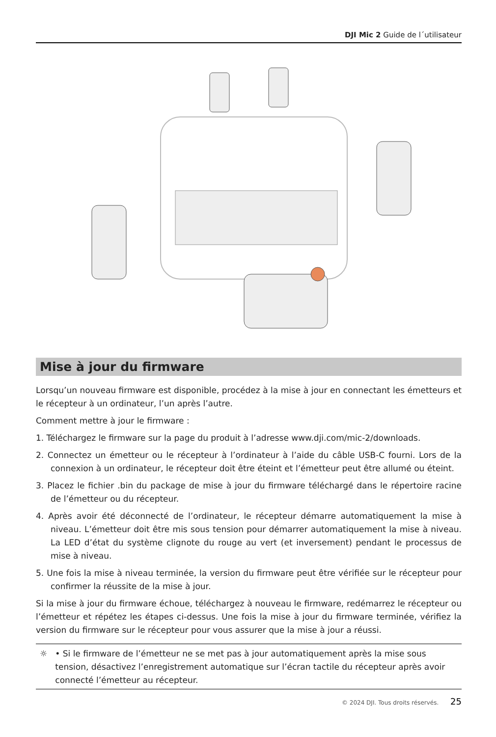DJI Mic 2 Guide de l´utilisateur
Mise à jour du firmware
Lorsqu’un nouveau firmware est disponible, procédez à la mise à jour en connectant les émetteurs et le récepteur à un ordinateur, l’un après l’autre.
Comment mettre à jour le firmware :
1. Téléchargez le firmware sur la page du produit à l’adresse www.dji.com/mic-2/downloads.
2. Connectez un émetteur ou le récepteur à l’ordinateur à l’aide du câble USB-C fourni. Lors de la connexion à un ordinateur, le récepteur doit être éteint et l’émetteur peut être allumé ou éteint.
3. Placez le fichier .bin du package de mise à jour du firmware téléchargé dans le répertoire racine de l’émetteur ou du récepteur.
4. Après avoir été déconnecté de l’ordinateur, le récepteur démarre automatiquement la mise à niveau. L’émetteur doit être mis sous tension pour démarrer automatiquement la mise à niveau. La LED d’état du système clignote du rouge au vert (et inversement) pendant le processus de mise à niveau.
5. Une fois la mise à niveau terminée, la version du firmware peut être vérifiée sur le récepteur pour confirmer la réussite de la mise à jour.
Si la mise à jour du firmware échoue, téléchargez à nouveau le firmware, redémarrez le récepteur ou l’émetteur et répétez les étapes ci-dessus. Une fois la mise à jour du firmware terminée, vérifiez la version du firmware sur le récepteur pour vous assurer que la mise à jour a réussi.
☼ • Si le firmware de l’émetteur ne se met pas à jour automatiquement après la mise sous tension, désactivez l’enregistrement automatique sur l’écran tactile du récepteur après avoir connecté l’émetteur au récepteur.
© 2024 DJI. Tous droits réservés. 25